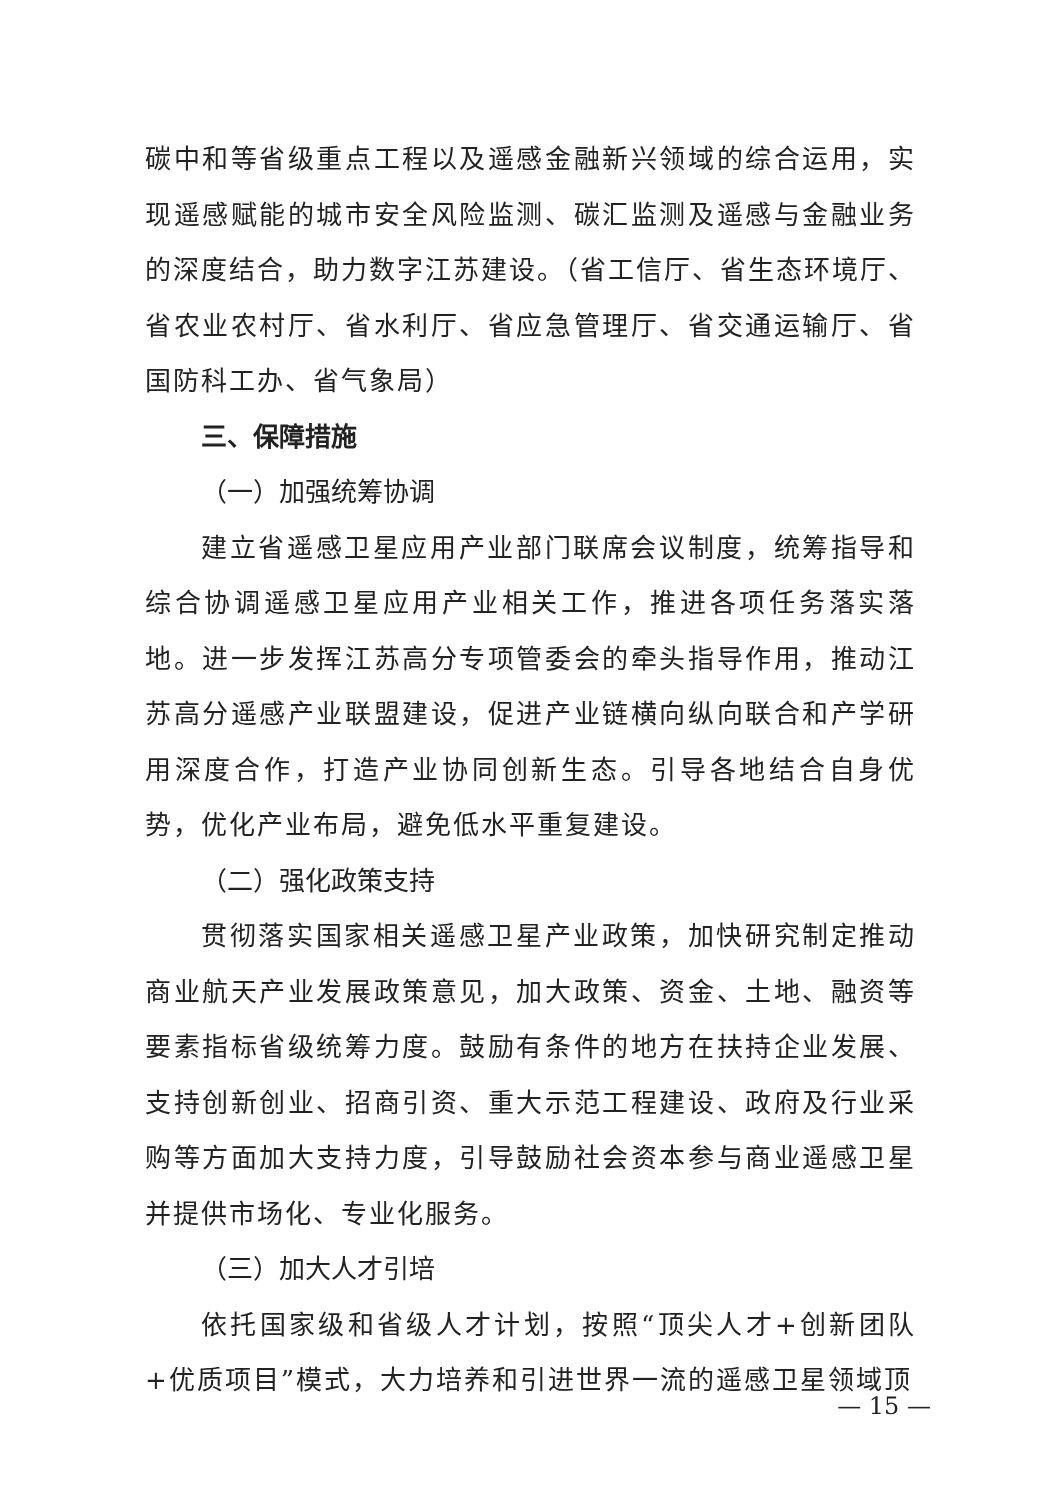碳中和等省级重点工程以及遥感金融新兴领域的综合运用，实现遥感赋能的城市安全风险监测、碳汇监测及遥感与金融业务的深度结合，助力数字江苏建设。（省工信厅、省生态环境厅、省农业农村厅、省水利厅、省应急管理厅、省交通运输厅、省国防科工办、省气象局）
三、保障措施
（一）加强统筹协调
建立省遥感卫星应用产业部门联席会议制度，统筹指导和综合协调遥感卫星应用产业相关工作，推进各项任务落实落地。进一步发挥江苏高分专项管委会的牵头指导作用，推动江苏高分遥感产业联盟建设，促进产业链横向纵向联合和产学研用深度合作，打造产业协同创新生态。引导各地结合自身优势，优化产业布局，避免低水平重复建设。
（二）强化政策支持
贯彻落实国家相关遥感卫星产业政策，加快研究制定推动商业航天产业发展政策意见，加大政策、资金、土地、融资等要素指标省级统筹力度。鼓励有条件的地方在扶持企业发展、支持创新创业、招商引资、重大示范工程建设、政府及行业采购等方面加大支持力度，引导鼓励社会资本参与商业遥感卫星并提供市场化、专业化服务。
（三）加大人才引培
依托国家级和省级人才计划，按照“顶尖人才+创新团队+优质项目”模式，大力培养和引进世界一流的遥感卫星领域顶
— 15 —